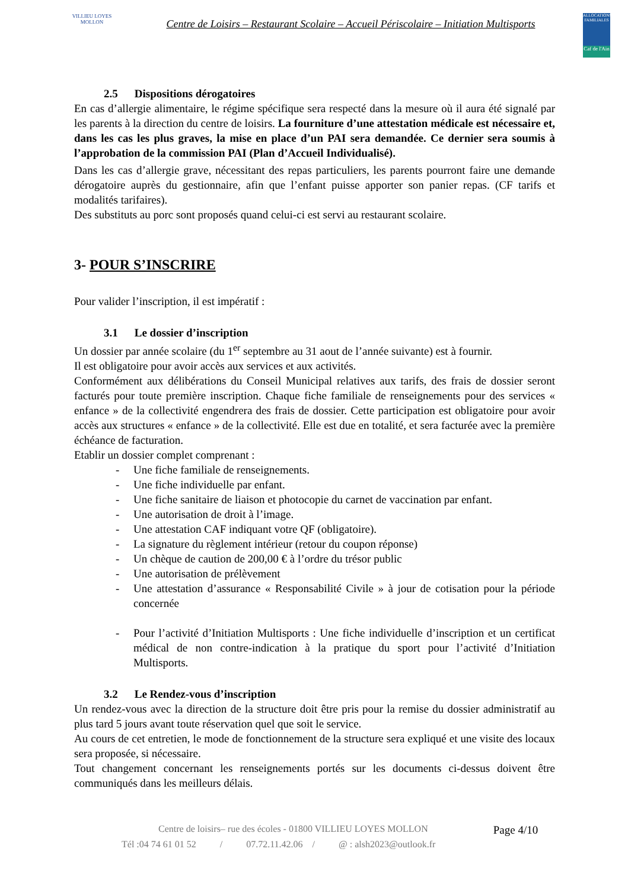VILLIEU LOYES MOLLON
Centre de Loisirs – Restaurant Scolaire – Accueil Périscolaire – Initiation Multisports
ALLOCATIONS FAMILIALES
Caf de l'Ain
2.5 Dispositions dérogatoires
En cas d’allergie alimentaire, le régime spécifique sera respecté dans la mesure où il aura été signalé par les parents à la direction du centre de loisirs. La fourniture d’une attestation médicale est nécessaire et, dans les cas les plus graves, la mise en place d’un PAI sera demandée. Ce dernier sera soumis à l’approbation de la commission PAI (Plan d’Accueil Individualisé).
Dans les cas d’allergie grave, nécessitant des repas particuliers, les parents pourront faire une demande dérogatoire auprès du gestionnaire, afin que l’enfant puisse apporter son panier repas. (CF tarifs et modalités tarifaires).
Des substituts au porc sont proposés quand celui-ci est servi au restaurant scolaire.
3- POUR S’INSCRIRE
Pour valider l’inscription, il est impératif :
3.1 Le dossier d’inscription
Un dossier par année scolaire (du 1<sup>er</sup> septembre au 31 aout de l’année suivante) est à fournir.
Il est obligatoire pour avoir accès aux services et aux activités.
Conformément aux délibérations du Conseil Municipal relatives aux tarifs, des frais de dossier seront facturés pour toute première inscription. Chaque fiche familiale de renseignements pour des services « enfance » de la collectivité engendrera des frais de dossier. Cette participation est obligatoire pour avoir accès aux structures « enfance » de la collectivité. Elle est due en totalité, et sera facturée avec la première échéance de facturation.
Etablir un dossier complet comprenant :
- Une fiche familiale de renseignements.
- Une fiche individuelle par enfant.
- Une fiche sanitaire de liaison et photocopie du carnet de vaccination par enfant.
- Une autorisation de droit à l’image.
- Une attestation CAF indiquant votre QF (obligatoire).
- La signature du règlement intérieur (retour du coupon réponse)
- Un chèque de caution de 200,00 € à l’ordre du trésor public
- Une autorisation de prélèvement
- Une attestation d’assurance « Responsabilité Civile » à jour de cotisation pour la période concernée
- Pour l’activité d’Initiation Multisports : Une fiche individuelle d’inscription et un certificat médical de non contre-indication à la pratique du sport pour l’activité d’Initiation Multisports.
3.2 Le Rendez-vous d’inscription
Un rendez-vous avec la direction de la structure doit être pris pour la remise du dossier administratif au plus tard 5 jours avant toute réservation quel que soit le service.
Au cours de cet entretien, le mode de fonctionnement de la structure sera expliqué et une visite des locaux sera proposée, si nécessaire.
Tout changement concernant les renseignements portés sur les documents ci-dessus doivent être communiqués dans les meilleurs délais.
Centre de loisirs– rue des écoles - 01800 VILLIEU LOYES MOLLON Page 4/10
Tél :04 74 61 01 52 / 07.72.11.42.06 / @ : alsh2023@outlook.fr